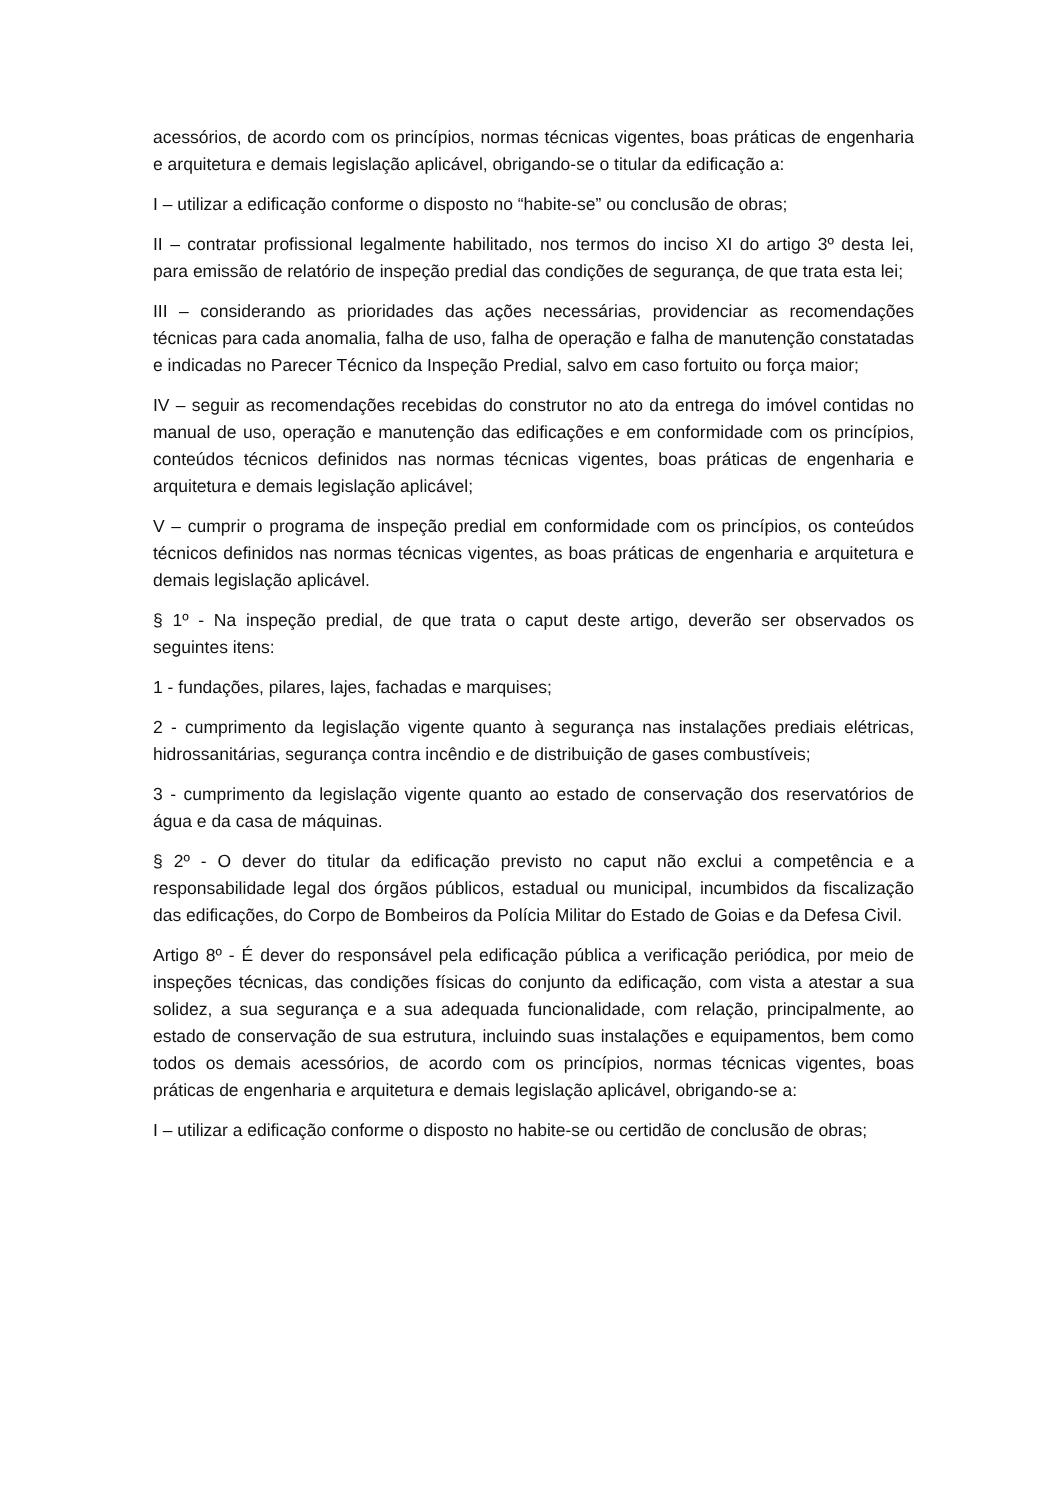acessórios, de acordo com os princípios, normas técnicas vigentes, boas práticas de engenharia e arquitetura e demais legislação aplicável, obrigando-se o titular da edificação a:
I – utilizar a edificação conforme o disposto no “habite-se” ou conclusão de obras;
II – contratar profissional legalmente habilitado, nos termos do inciso XI do artigo 3º desta lei, para emissão de relatório de inspeção predial das condições de segurança, de que trata esta lei;
III – considerando as prioridades das ações necessárias, providenciar as recomendações técnicas para cada anomalia, falha de uso, falha de operação e falha de manutenção constatadas e indicadas no Parecer Técnico da Inspeção Predial, salvo em caso fortuito ou força maior;
IV – seguir as recomendações recebidas do construtor no ato da entrega do imóvel contidas no manual de uso, operação e manutenção das edificações e em conformidade com os princípios, conteúdos técnicos definidos nas normas técnicas vigentes, boas práticas de engenharia e arquitetura e demais legislação aplicável;
V – cumprir o programa de inspeção predial em conformidade com os princípios, os conteúdos técnicos definidos nas normas técnicas vigentes, as boas práticas de engenharia e arquitetura e demais legislação aplicável.
§ 1º - Na inspeção predial, de que trata o caput deste artigo, deverão ser observados os seguintes itens:
1 - fundações, pilares, lajes, fachadas e marquises;
2 - cumprimento da legislação vigente quanto à segurança nas instalações prediais elétricas, hidrossanitárias, segurança contra incêndio e de distribuição de gases combustíveis;
3 - cumprimento da legislação vigente quanto ao estado de conservação dos reservatórios de água e da casa de máquinas.
§ 2º - O dever do titular da edificação previsto no caput não exclui a competência e a responsabilidade legal dos órgãos públicos, estadual ou municipal, incumbidos da fiscalização das edificações, do Corpo de Bombeiros da Polícia Militar do Estado de Goias e da Defesa Civil.
Artigo 8º - É dever do responsável pela edificação pública a verificação periódica, por meio de inspeções técnicas, das condições físicas do conjunto da edificação, com vista a atestar a sua solidez, a sua segurança e a sua adequada funcionalidade, com relação, principalmente, ao estado de conservação de sua estrutura, incluindo suas instalações e equipamentos, bem como todos os demais acessórios, de acordo com os princípios, normas técnicas vigentes, boas práticas de engenharia e arquitetura e demais legislação aplicável, obrigando-se a:
I – utilizar a edificação conforme o disposto no habite-se ou certidão de conclusão de obras;